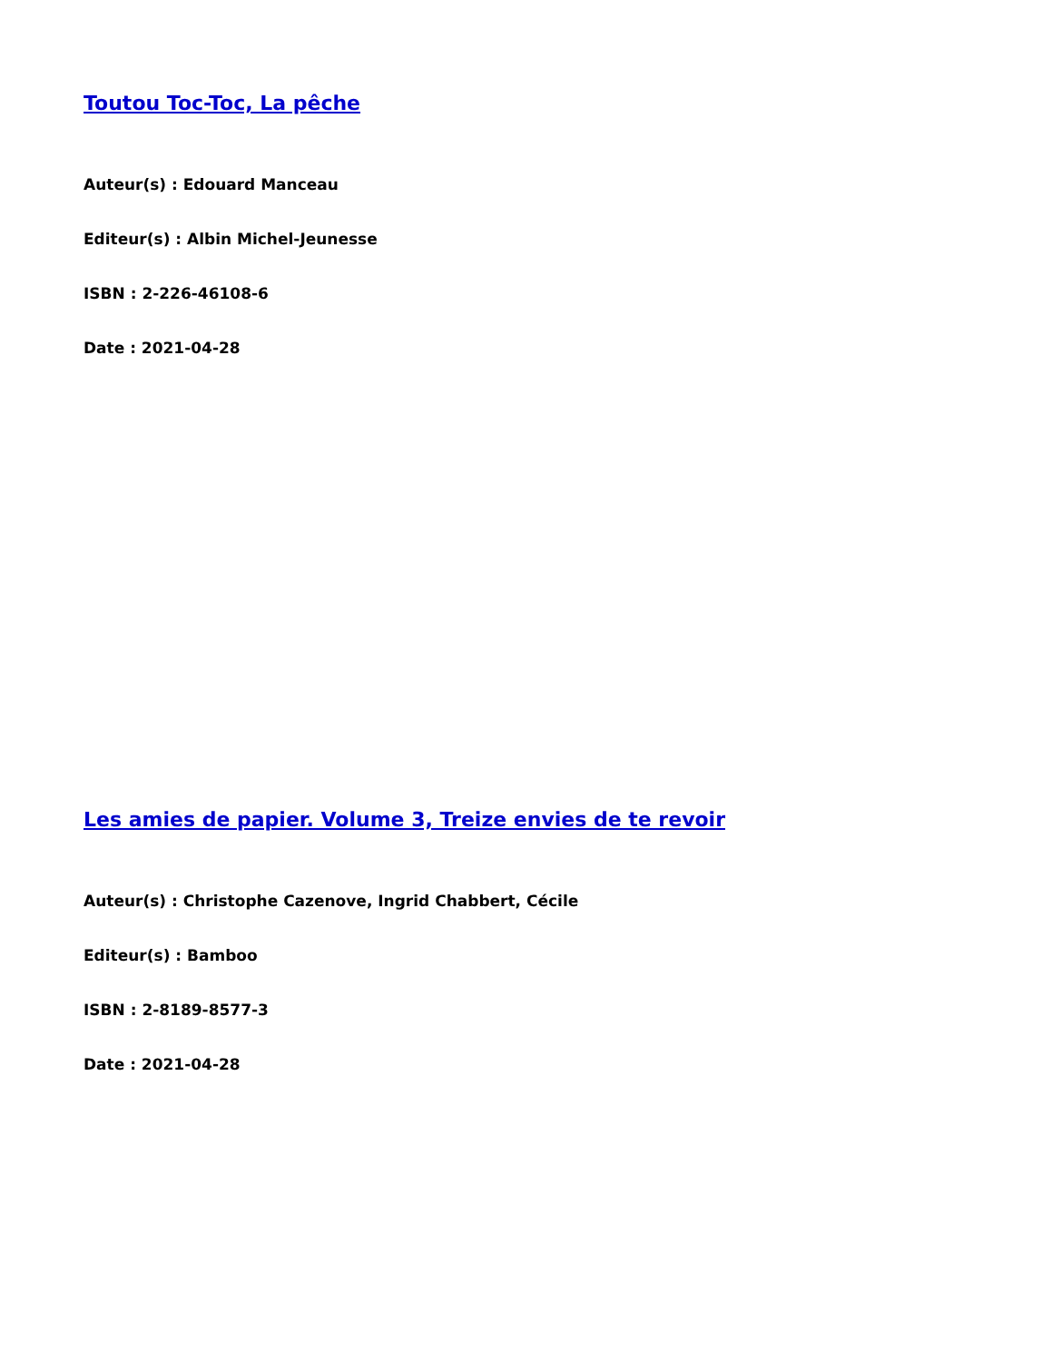Toutou Toc-Toc, La pêche
Auteur(s) : Edouard Manceau
Editeur(s) : Albin Michel-Jeunesse
ISBN : 2-226-46108-6
Date : 2021-04-28
Les amies de papier. Volume 3, Treize envies de te revoir
Auteur(s) : Christophe Cazenove, Ingrid Chabbert, Cécile
Editeur(s) : Bamboo
ISBN : 2-8189-8577-3
Date : 2021-04-28